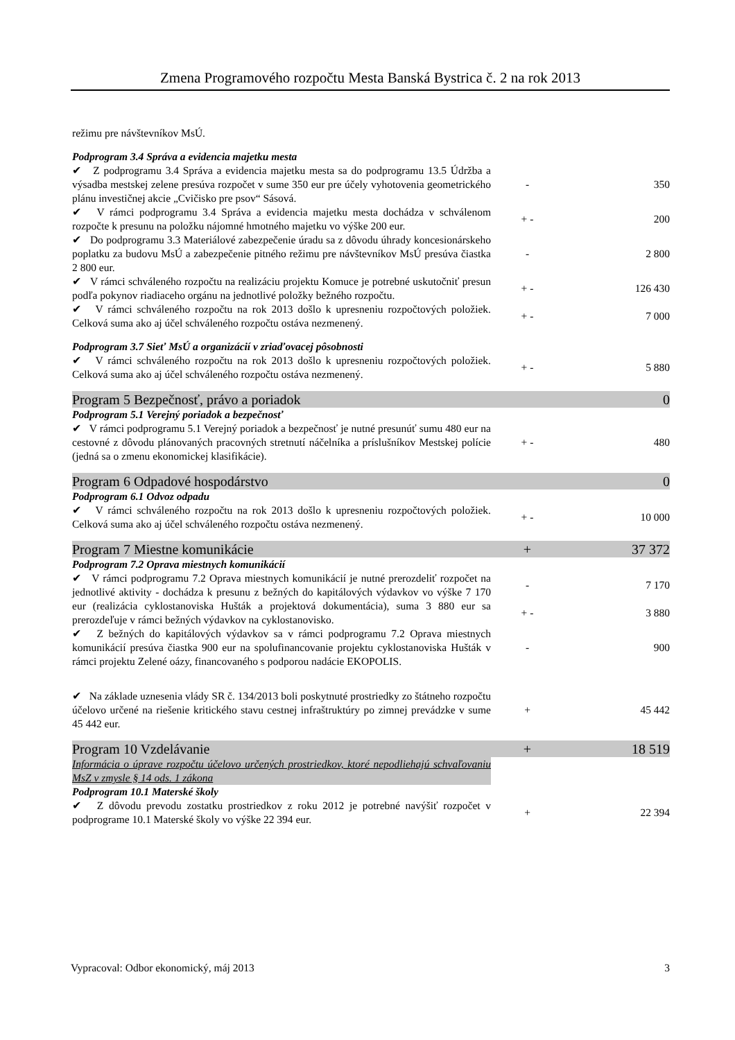Zmena Programového rozpočtu Mesta Banská Bystrica č. 2 na rok 2013
| režimu pre návštevníkov MsÚ. | | |
| Podprogram 3.4 Správa a evidencia majetku mesta | | |
| ✔ Z podprogramu 3.4 Správa a evidencia majetku mesta sa do podprogramu 13.5 Údržba a výsadba mestskej zelene presúva rozpočet v sume 350 eur pre účely vyhotovenia geometrického plánu investičnej akcie „Cvičisko pre psov“ Sásová. | - | 350 |
| ✔ V rámci podprogramu 3.4 Správa a evidencia majetku mesta dochádza v schválenom rozpočte k presunu na položku nájomné hmotného majetku vo výške 200 eur. | + - | 200 |
| ✔ Do podprogramu 3.3 Materiálové zabezpečenie úradu sa z dôvodu úhrady koncesionárskeho poplatku za budovu MsÚ a zabezpečenie pitného režimu pre návštevníkov MsÚ presúva čiastka 2 800 eur. | - | 2 800 |
| ✔ V rámci schváleného rozpočtu na realizáciu projektu Komuce je potrebné uskutočniť presun podľa pokynov riadiaceho orgánu na jednotlivé položky bežného rozpočtu. | + - | 126 430 |
| ✔ V rámci schváleného rozpočtu na rok 2013 došlo k upresneniu rozpočtových položiek. Celková suma ako aj účel schváleného rozpočtu ostáva nezmenený. | + - | 7 000 |
| Podprogram 3.7 Sieť MsÚ a organizácií v zriaďovacej pôsobnosti | | |
| ✔ V rámci schváleného rozpočtu na rok 2013 došlo k upresneniu rozpočtových položiek. Celková suma ako aj účel schváleného rozpočtu ostáva nezmenený. | + - | 5 880 |
| Program 5 Bezpečnosť, právo a poriadok | | 0 |
| Podprogram 5.1 Verejný poriadok a bezpečnosť | | |
| ✔ V rámci podprogramu 5.1 Verejný poriadok a bezpečnosť je nutné presunúť sumu 480 eur na cestovné z dôvodu plánovaných pracovných stretnutí náčelníka a príslušníkov Mestskej polície (jedná sa o zmenu ekonomickej klasifikácie). | + - | 480 |
| Program 6 Odpadové hospodárstvo | | 0 |
| Podprogram 6.1 Odvoz odpadu | | |
| ✔ V rámci schváleného rozpočtu na rok 2013 došlo k upresneniu rozpočtových položiek. Celková suma ako aj účel schváleného rozpočtu ostáva nezmenený. | + - | 10 000 |
| Program 7 Miestne komunikácie | + | 37 372 |
| Podprogram 7.2 Oprava miestnych komunikácií | | |
| ✔ V rámci podprogramu 7.2 Oprava miestnych komunikácií je nutné prerozdeliť rozpočet na jednotlivé aktivity - dochádza k presunu z bežných do kapitálových výdavkov vo výške 7 170 eur (realizácia cyklostanoviska Hušták a projektová dokumentácia), suma 3 880 eur sa prerozdeľuje v rámci bežných výdavkov na cyklostanovisko. | - | 7 170 |
| | + - | 3 880 |
| ✔ Z bežných do kapitálových výdavkov sa v rámci podprogramu 7.2 Oprava miestnych komunikácií presúva čiastka 900 eur na spolufinancovanie projektu cyklostanoviska Hušták v rámci projektu Zelené oázy, financovaného s podporou nadácie EKOPOLIS. | - | 900 |
| ✔ Na základe uznesenia vlády SR č. 134/2013 boli poskytnuté prostriedky zo štátneho rozpočtu účelovo určené na riešenie kritického stavu cestnej infraštruktúry po zimnej prevádzke v sume 45 442 eur. | + | 45 442 |
| Program 10 Vzdelávanie | + | 18 519 |
| Informácia o úprave rozpočtu účelovo určených prostriedkov, ktoré nepodliehajú schvaľovaniu MsZ v zmysle § 14 ods. 1 zákona | | |
| Podprogram 10.1 Materské školy | | |
| ✔ Z dôvodu prevodu zostatku prostriedkov z roku 2012 je potrebné navýšiť rozpočet v podprograme 10.1 Materské školy vo výške 22 394 eur. | + | 22 394 |
Vypracoval: Odbor ekonomický, máj 2013 3